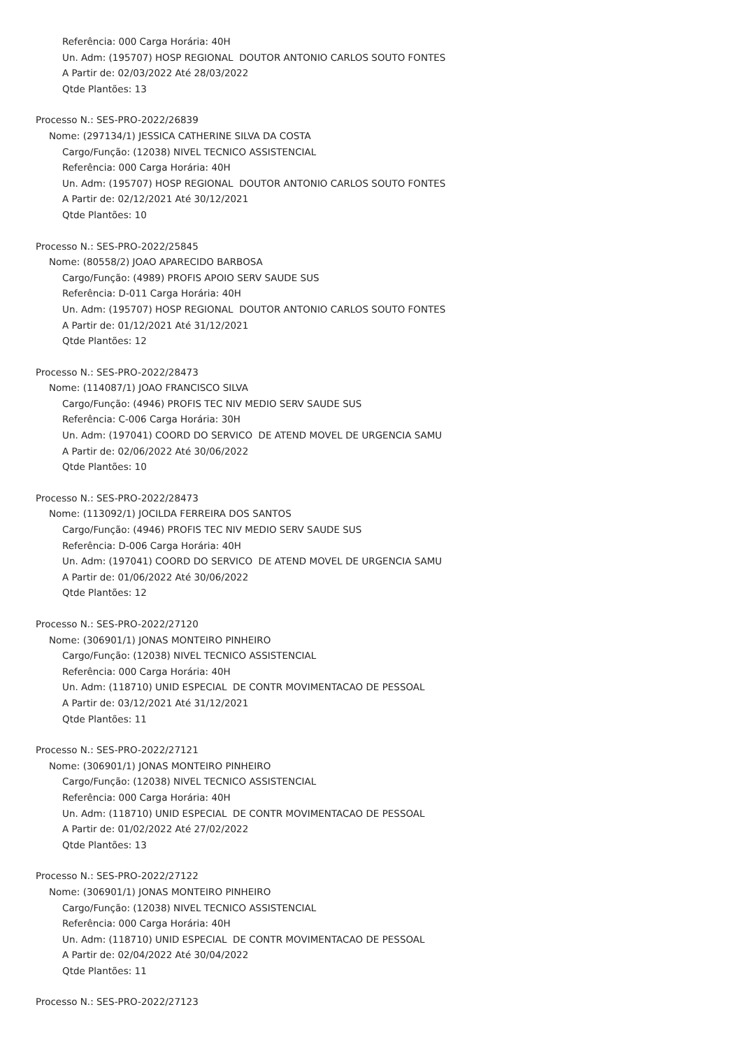Referência: 000 Carga Horária: 40H
Un. Adm: (195707) HOSP REGIONAL DOUTOR ANTONIO CARLOS SOUTO FONTES
A Partir de: 02/03/2022 Até 28/03/2022
Qtde Plantões: 13
Processo N.: SES-PRO-2022/26839
Nome: (297134/1) JESSICA CATHERINE SILVA DA COSTA
Cargo/Função: (12038) NIVEL TECNICO ASSISTENCIAL
Referência: 000 Carga Horária: 40H
Un. Adm: (195707) HOSP REGIONAL DOUTOR ANTONIO CARLOS SOUTO FONTES
A Partir de: 02/12/2021 Até 30/12/2021
Qtde Plantões: 10
Processo N.: SES-PRO-2022/25845
Nome: (80558/2) JOAO APARECIDO BARBOSA
Cargo/Função: (4989) PROFIS APOIO SERV SAUDE SUS
Referência: D-011 Carga Horária: 40H
Un. Adm: (195707) HOSP REGIONAL DOUTOR ANTONIO CARLOS SOUTO FONTES
A Partir de: 01/12/2021 Até 31/12/2021
Qtde Plantões: 12
Processo N.: SES-PRO-2022/28473
Nome: (114087/1) JOAO FRANCISCO SILVA
Cargo/Função: (4946) PROFIS TEC NIV MEDIO SERV SAUDE SUS
Referência: C-006 Carga Horária: 30H
Un. Adm: (197041) COORD DO SERVICO DE ATEND MOVEL DE URGENCIA SAMU
A Partir de: 02/06/2022 Até 30/06/2022
Qtde Plantões: 10
Processo N.: SES-PRO-2022/28473
Nome: (113092/1) JOCILDA FERREIRA DOS SANTOS
Cargo/Função: (4946) PROFIS TEC NIV MEDIO SERV SAUDE SUS
Referência: D-006 Carga Horária: 40H
Un. Adm: (197041) COORD DO SERVICO DE ATEND MOVEL DE URGENCIA SAMU
A Partir de: 01/06/2022 Até 30/06/2022
Qtde Plantões: 12
Processo N.: SES-PRO-2022/27120
Nome: (306901/1) JONAS MONTEIRO PINHEIRO
Cargo/Função: (12038) NIVEL TECNICO ASSISTENCIAL
Referência: 000 Carga Horária: 40H
Un. Adm: (118710) UNID ESPECIAL DE CONTR MOVIMENTACAO DE PESSOAL
A Partir de: 03/12/2021 Até 31/12/2021
Qtde Plantões: 11
Processo N.: SES-PRO-2022/27121
Nome: (306901/1) JONAS MONTEIRO PINHEIRO
Cargo/Função: (12038) NIVEL TECNICO ASSISTENCIAL
Referência: 000 Carga Horária: 40H
Un. Adm: (118710) UNID ESPECIAL DE CONTR MOVIMENTACAO DE PESSOAL
A Partir de: 01/02/2022 Até 27/02/2022
Qtde Plantões: 13
Processo N.: SES-PRO-2022/27122
Nome: (306901/1) JONAS MONTEIRO PINHEIRO
Cargo/Função: (12038) NIVEL TECNICO ASSISTENCIAL
Referência: 000 Carga Horária: 40H
Un. Adm: (118710) UNID ESPECIAL DE CONTR MOVIMENTACAO DE PESSOAL
A Partir de: 02/04/2022 Até 30/04/2022
Qtde Plantões: 11
Processo N.: SES-PRO-2022/27123